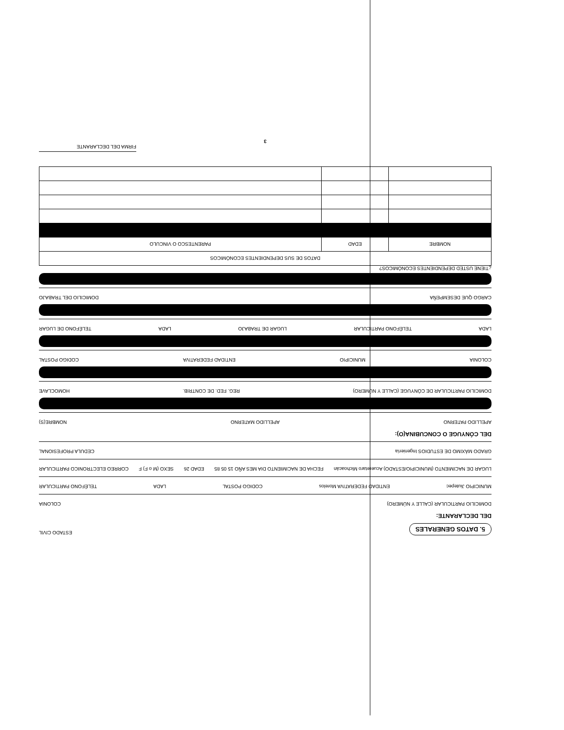5. DATOS GENERALES
ESTADO CIVIL
DEL DECLARANTE:
DOMICILIO PARTICULAR (CALLE Y NÚMERO) COLONIA
MUNICIPIO Jiutepec ENTIDAD FEDERATIVA Morelos CODIGO POSTAL LADA TELÉFONO PARTICULAR
LUGAR DE NACIMIENTO (MUNICIPIO/ESTADO) Acueretaro Michoacán FECHA DE NACIMIENTO DIA MES AÑO 15 05 85 EDAD 26 SEXO (M o F) F CORREO ELECTRONICO PARTICULAR
GRADO MÁXIMO DE ESTUDIOS Ingeniería CEDULA PROFESIONAL
DEL CÓNYUGE O CONCUBINA(O):
APELLIDO PATERNO APELLIDO MATERNO NOMBRE(S)
DOMICILIO PARTICULAR DE CÓNYUGE (CALLE Y NÚMERO) REG. FED. DE CONTRIB. HOMOCLAVE
COLONIA MUNICIPIO ENTIDAD FEDERATIVA CODIGO POSTAL
LADA TELÉFONO PARTICULAR LUGAR DE TRABAJO LADA TELÉFONO DE LUGAR
CARGO QUE DESEMPEÑA DOMICILIO DEL TRABAJO
¿TIENE USTED DEPENDIENTES ECONÓMICOS?
| DATOS DE SUS DEPENDIENTES ECONÓMICOS | | |
| --- | --- | --- |
| NOMBRE | EDAD | PARENTESCO O VINCULO |
FIRMA DEL DECLARANTE
3